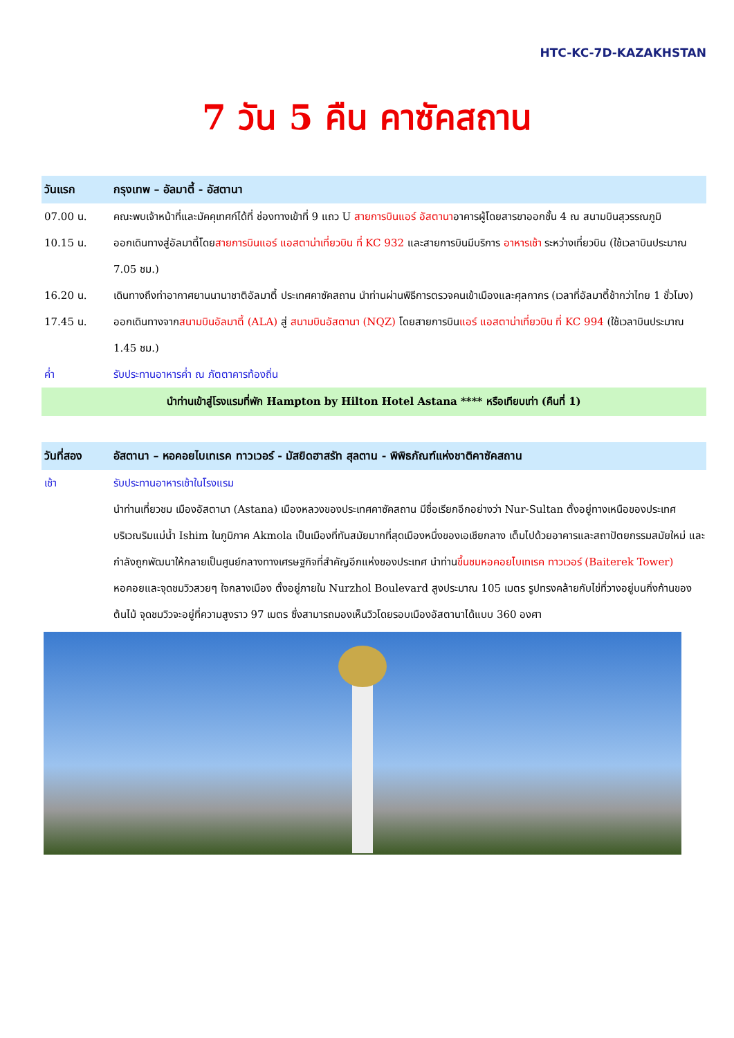HTC-KC-7D-KAZAKHSTAN
7 วัน 5 คืน คาซัคสถาน
วันแรก กรุงเทพ – อัลมาตี้ - อัสตานา
07.00 น. คณะพบเจ้าหน้าที่และมัคคุเทศก์ได้ที่ ช่องทางเข้าที่ 9 แถว U สายการบินแอร์ อัสตานาอาคารผู้โดยสารขาออกชั้น 4 ณ สนามบินสุวรรณภูมิ
10.15 น. ออกเดินทางสู่อัลมาตี้โดยสายการบินแอร์ แอสตาน่าเที่ยวบิน ที่ KC 932 และสายการบินมีบริการ อาหารเช้า ระหว่างเที่ยวบิน (ใช้เวลาบินประมาณ 7.05 ชม.)
16.20 น. เดินทางถึงท่าอากาศยานนานาชาติอัลมาตี้ ประเทศคาซัคสถาน นำท่านผ่านพิธีการตรวจคนเข้าเมืองและศุลกากร (เวลาที่อัลมาตี้ช้ากว่าไทย 1 ชั่วโมง)
17.45 น. ออกเดินทางจากสนามบินอัลมาตี้ (ALA) สู่ สนามบินอัสตานา (NQZ) โดยสายการบินแอร์ แอสตาน่าเที่ยวบิน ที่ KC 994 (ใช้เวลาบินประมาณ 1.45 ชม.)
ค่ำ รับประทานอาหารค่ำ ณ ภัตตาคารท้องถิ่น
นำท่านเข้าสู่โรงแรมที่พัก Hampton by Hilton Hotel Astana **** หรือเทียบเท่า (คืนที่ 1)
วันที่สอง อัสตานา – หอคอยไบเทเรค ทาวเวอร์ - มัสยิดฮาสรัท สุลตาน - พิพิธภัณฑ์แห่งชาติคาซัคสถาน
เช้า รับประทานอาหารเช้าในโรงแรม
นำท่านเที่ยวชม เมืองอัสตานา (Astana) เมืองหลวงของประเทศคาซัคสถาน มีชื่อเรียกอีกอย่างว่า Nur-Sultan ตั้งอยู่ทางเหนือของประเทศ บริเวณริมแม่น้ำ Ishim ในภูมิภาค Akmola เป็นเมืองที่ทันสมัยมากที่สุดเมืองหนึ่งของเอเชียกลาง เต็มไปด้วยอาคารและสถาปัตยกรรมสมัยใหม่ และกำลังถูกพัฒนาให้กลายเป็นศูนย์กลางทางเศรษฐกิจที่สำคัญอีกแห่งของประเทศ นำท่านขึ้นชมหอคอยไบเทเรค ทาวเวอร์ (Baiterek Tower) หอคอยและจุดชมวิวสวยๆ ใจกลางเมือง ตั้งอยู่ภายใน Nurzhol Boulevard สูงประมาณ 105 เมตร รูปทรงคล้ายกับไข่ที่วางอยู่บนกิ่งก้านของต้นไม้ จุดชมวิวจะอยู่ที่ความสูงราว 97 เมตร ซึ่งสามารถมองเห็นวิวโดยรอบเมืองอัสตานาได้แบบ 360 องศา